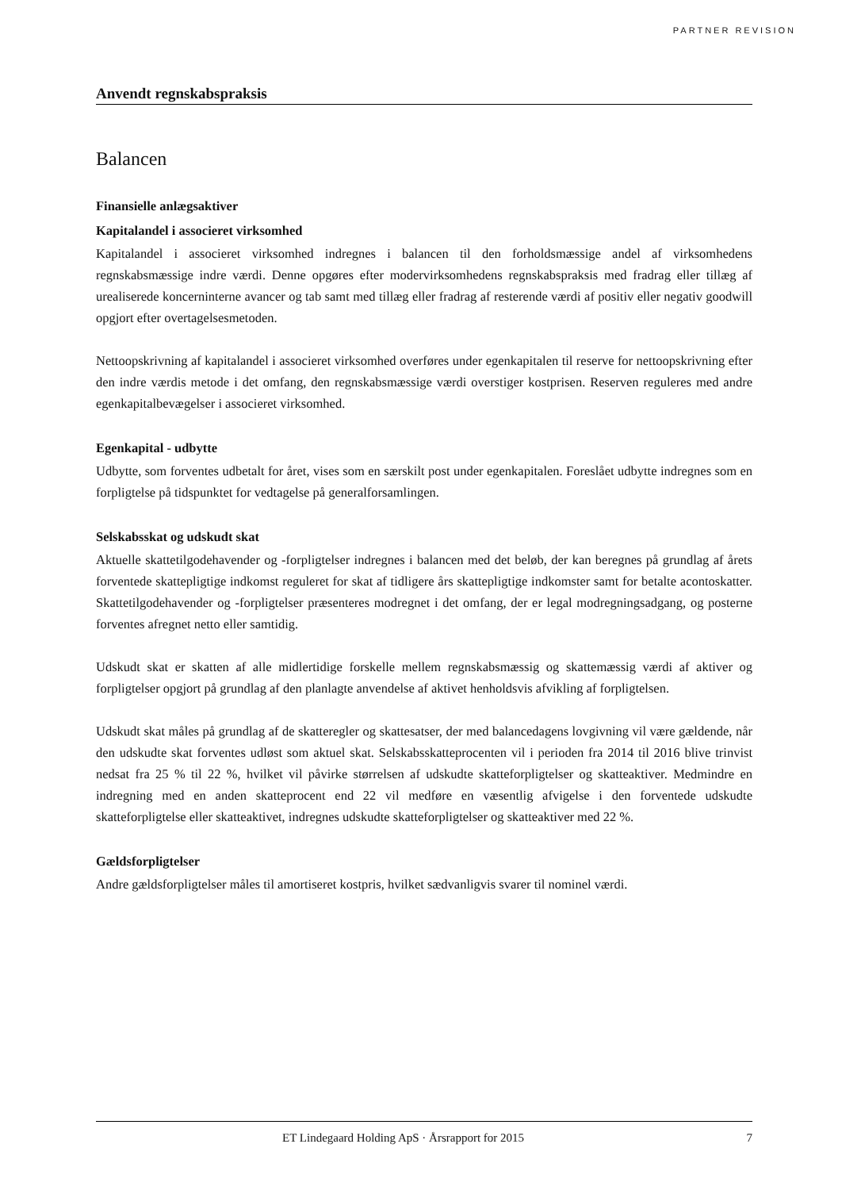PARTNER REVISION
Anvendt regnskabspraksis
Balancen
Finansielle anlægsaktiver
Kapitalandel i associeret virksomhed
Kapitalandel i associeret virksomhed indregnes i balancen til den forholdsmæssige andel af virksomhedens regnskabsmæssige indre værdi. Denne opgøres efter modervirksomhedens regnskabspraksis med fradrag eller tillæg af urealiserede koncerninterne avancer og tab samt med tillæg eller fradrag af resterende værdi af positiv eller negativ goodwill opgjort efter overtagelsesmetoden.
Nettoopskrivning af kapitalandel i associeret virksomhed overføres under egenkapitalen til reserve for nettoopskrivning efter den indre værdis metode i det omfang, den regnskabsmæssige værdi overstiger kostprisen. Reserven reguleres med andre egenkapitalbevægelser i associeret virksomhed.
Egenkapital - udbytte
Udbytte, som forventes udbetalt for året, vises som en særskilt post under egenkapitalen. Foreslået udbytte indregnes som en forpligtelse på tidspunktet for vedtagelse på generalforsamlingen.
Selskabsskat og udskudt skat
Aktuelle skattetilgodehavender og -forpligtelser indregnes i balancen med det beløb, der kan beregnes på grundlag af årets forventede skattepligtige indkomst reguleret for skat af tidligere års skattepligtige indkomster samt for betalte acontoskatter. Skattetilgodehavender og -forpligtelser præsenteres modregnet i det omfang, der er legal modregningsadgang, og posterne forventes afregnet netto eller samtidig.
Udskudt skat er skatten af alle midlertidige forskelle mellem regnskabsmæssig og skattemæssig værdi af aktiver og forpligtelser opgjort på grundlag af den planlagte anvendelse af aktivet henholdsvis afvikling af forpligtelsen.
Udskudt skat måles på grundlag af de skatteregler og skattesatser, der med balancedagens lovgivning vil være gældende, når den udskudte skat forventes udløst som aktuel skat. Selskabsskatteprocenten vil i perioden fra 2014 til 2016 blive trinvist nedsat fra 25 % til 22 %, hvilket vil påvirke størrelsen af udskudte skatteforpligtelser og skatteaktiver. Medmindre en indregning med en anden skatteprocent end 22 vil medføre en væsentlig afvigelse i den forventede udskudte skatteforpligtelse eller skatteaktivet, indregnes udskudte skatteforpligtelser og skatteaktiver med 22 %.
Gældsforpligtelser
Andre gældsforpligtelser måles til amortiseret kostpris, hvilket sædvanligvis svarer til nominel værdi.
ET Lindegaard Holding ApS · Årsrapport for 2015 7